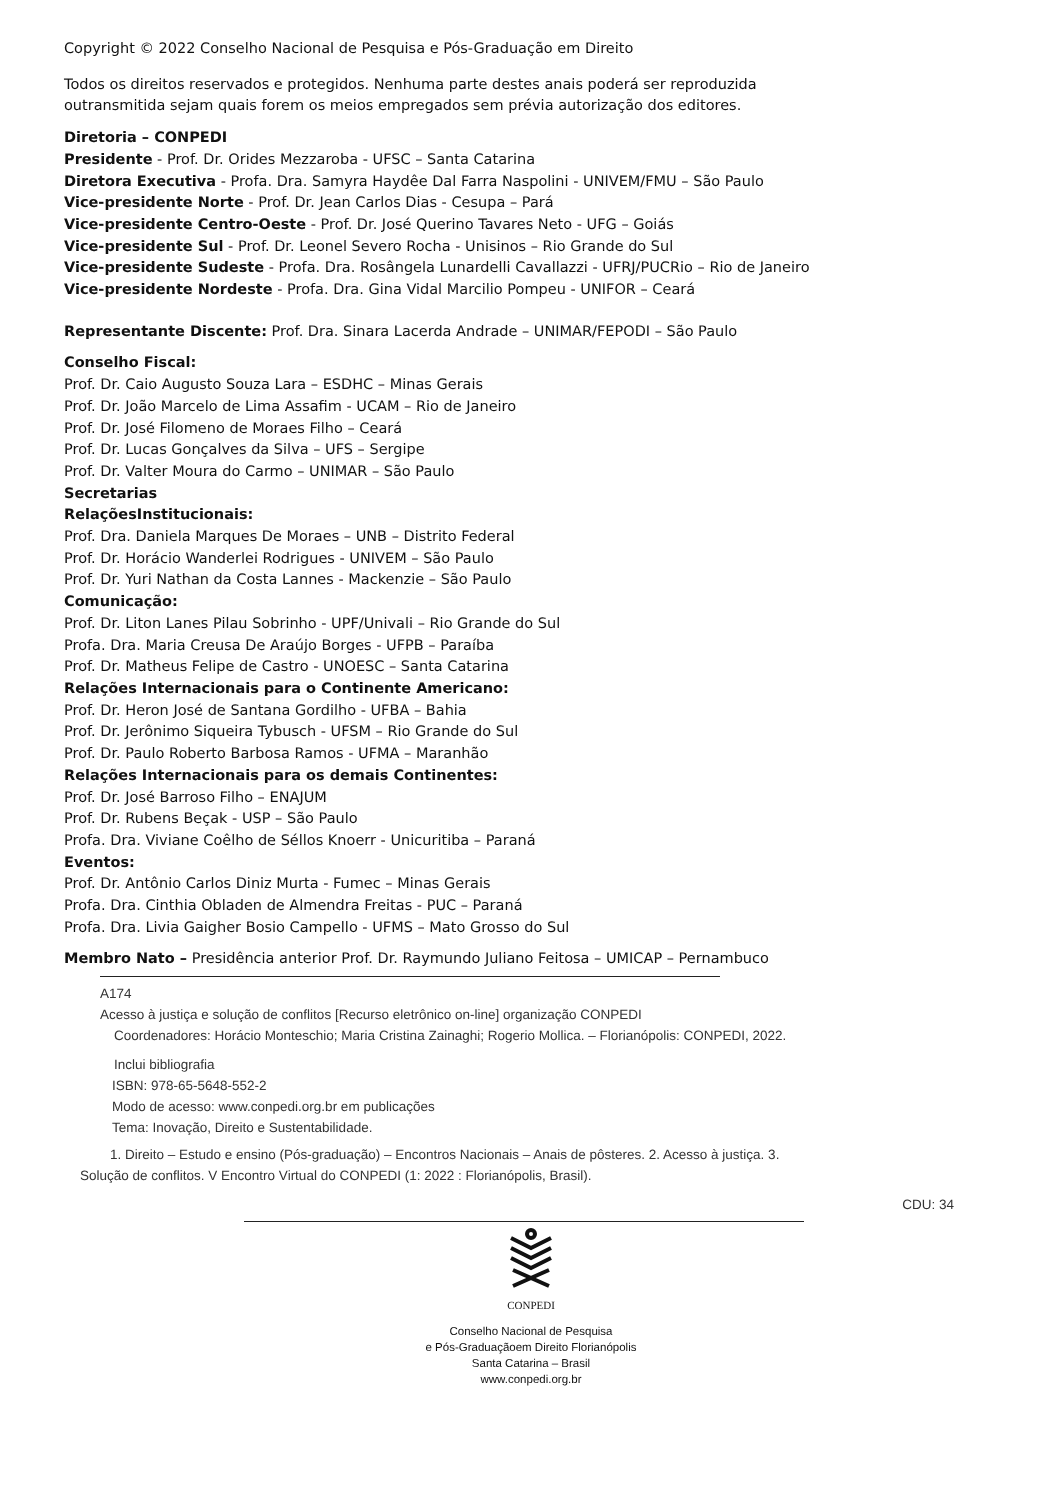Copyright © 2022 Conselho Nacional de Pesquisa e Pós-Graduação em Direito
Todos os direitos reservados e protegidos. Nenhuma parte destes anais poderá ser reproduzida
outransmitida sejam quais forem os meios empregados sem prévia autorização dos editores.
Diretoria – CONPEDI
Presidente - Prof. Dr. Orides Mezzaroba - UFSC – Santa Catarina
Diretora Executiva - Profa. Dra. Samyra Haydêe Dal Farra Naspolini - UNIVEM/FMU – São Paulo
Vice-presidente Norte - Prof. Dr. Jean Carlos Dias - Cesupa – Pará
Vice-presidente Centro-Oeste - Prof. Dr. José Querino Tavares Neto - UFG – Goiás
Vice-presidente Sul - Prof. Dr. Leonel Severo Rocha - Unisinos – Rio Grande do Sul
Vice-presidente Sudeste - Profa. Dra. Rosângela Lunardelli Cavallazzi - UFRJ/PUCRio – Rio de Janeiro
Vice-presidente Nordeste - Profa. Dra. Gina Vidal Marcilio Pompeu - UNIFOR – Ceará
Representante Discente: Prof. Dra. Sinara Lacerda Andrade – UNIMAR/FEPODI – São Paulo
Conselho Fiscal:
Prof. Dr. Caio Augusto Souza Lara – ESDHC – Minas Gerais
Prof. Dr. João Marcelo de Lima Assafim - UCAM – Rio de Janeiro
Prof. Dr. José Filomeno de Moraes Filho – Ceará
Prof. Dr. Lucas Gonçalves da Silva – UFS – Sergipe
Prof. Dr. Valter Moura do Carmo – UNIMAR – São Paulo
Secretarias
RelaçõesInstitucionais:
Prof. Dra. Daniela Marques De Moraes – UNB – Distrito Federal
Prof. Dr. Horácio Wanderlei Rodrigues - UNIVEM – São Paulo
Prof. Dr. Yuri Nathan da Costa Lannes - Mackenzie – São Paulo
Comunicação:
Prof. Dr. Liton Lanes Pilau Sobrinho - UPF/Univali – Rio Grande do Sul
Profa. Dra. Maria Creusa De Araújo Borges - UFPB – Paraíba
Prof. Dr. Matheus Felipe de Castro - UNOESC – Santa Catarina
Relações Internacionais para o Continente Americano:
Prof. Dr. Heron José de Santana Gordilho - UFBA – Bahia
Prof. Dr. Jerônimo Siqueira Tybusch - UFSM – Rio Grande do Sul
Prof. Dr. Paulo Roberto Barbosa Ramos - UFMA – Maranhão
Relações Internacionais para os demais Continentes:
Prof. Dr. José Barroso Filho – ENAJUM
Prof. Dr. Rubens Beçak - USP – São Paulo
Profa. Dra. Viviane Coêlho de Séllos Knoerr - Unicuritiba – Paraná
Eventos:
Prof. Dr. Antônio Carlos Diniz Murta - Fumec – Minas Gerais
Profa. Dra. Cinthia Obladen de Almendra Freitas - PUC – Paraná
Profa. Dra. Livia Gaigher Bosio Campello - UFMS – Mato Grosso do Sul
Membro Nato – Presidência anterior Prof. Dr. Raymundo Juliano Feitosa – UMICAP – Pernambuco
A174
Acesso à justiça e solução de conflitos [Recurso eletrônico on-line] organização CONPEDI
Coordenadores: Horácio Monteschio; Maria Cristina Zainaghi; Rogerio Mollica. – Florianópolis: CONPEDI, 2022.
Inclui bibliografia
ISBN: 978-65-5648-552-2
Modo de acesso: www.conpedi.org.br em publicações
Tema: Inovação, Direito e Sustentabilidade.
1. Direito – Estudo e ensino (Pós-graduação) – Encontros Nacionais – Anais de pôsteres. 2. Acesso à justiça. 3.
Solução de conflitos. V Encontro Virtual do CONPEDI (1: 2022 : Florianópolis, Brasil).
CDU: 34
CONPEDI
Conselho Nacional de Pesquisa
e Pós-Graduaçãoem Direito Florianópolis
Santa Catarina – Brasil
www.conpedi.org.br